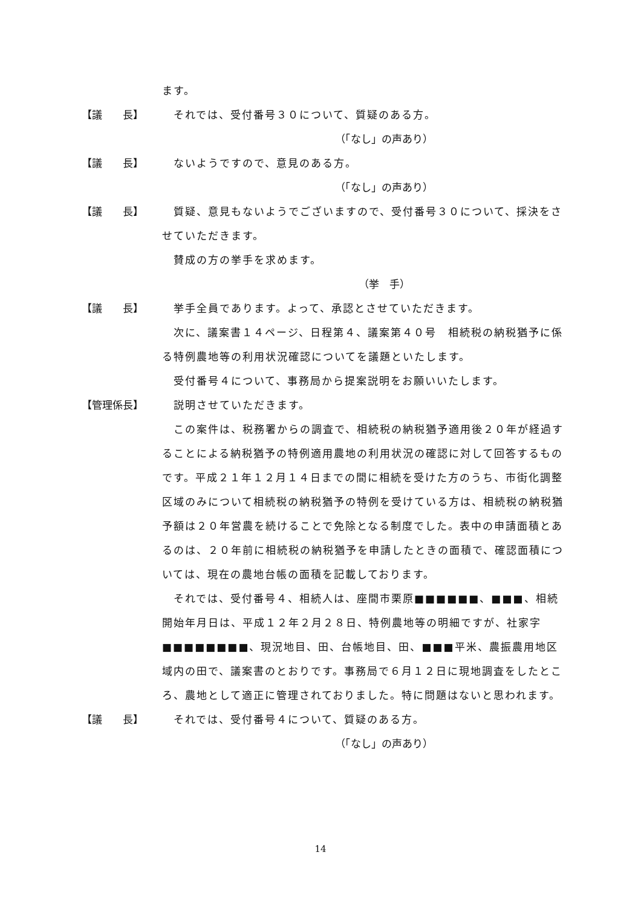ます。
【議　　長】 　それでは、受付番号３０について、質疑のある方。
（「なし」の声あり）
【議　　長】 　ないようですので、意見のある方。
（「なし」の声あり）
【議　　長】 　質疑、意見もないようでございますので、受付番号３０について、採決をさせていただきます。
　賛成の方の挙手を求めます。
（挙　手）
【議　　長】 　挙手全員であります。よって、承認とさせていただきます。
　次に、議案書１４ページ、日程第４、議案第４０号　相続税の納税猶予に係る特例農地等の利用状況確認についてを議題といたします。
　受付番号４について、事務局から提案説明をお願いいたします。
【管理係長】 　説明させていただきます。
　この案件は、税務署からの調査で、相続税の納税猶予適用後２０年が経過することによる納税猶予の特例適用農地の利用状況の確認に対して回答するものです。平成２１年１２月１４日までの間に相続を受けた方のうち、市街化調整区域のみについて相続税の納税猶予の特例を受けている方は、相続税の納税猶予額は２０年営農を続けることで免除となる制度でした。表中の申請面積とあるのは、２０年前に相続税の納税猶予を申請したときの面積で、確認面積については、現在の農地台帳の面積を記載しております。
　それでは、受付番号４、相続人は、座間市栗原■■■■■■、■■■、相続開始年月日は、平成１２年２月２８日、特例農地等の明細ですが、社家字■■■■■■■■、現況地目、田、台帳地目、田、■■■平米、農振農用地区域内の田で、議案書のとおりです。事務局で６月１２日に現地調査をしたところ、農地として適正に管理されておりました。特に問題はないと思われます。
【議　　長】 　それでは、受付番号４について、質疑のある方。
（「なし」の声あり）
14